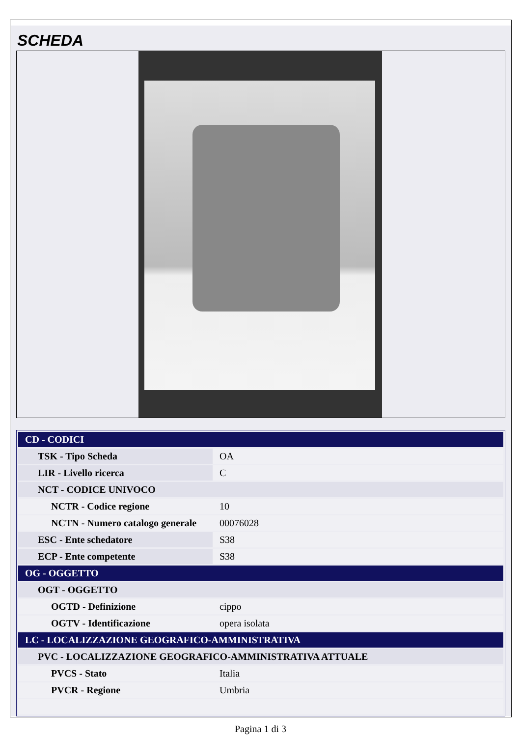SCHEDA
| CD - CODICI | |
| TSK - Tipo Scheda | OA |
| LIR - Livello ricerca | C |
| NCT - CODICE UNIVOCO | |
| NCTR - Codice regione | 10 |
| NCTN - Numero catalogo generale | 00076028 |
| ESC - Ente schedatore | S38 |
| ECP - Ente competente | S38 |
| OG - OGGETTO | |
| OGT - OGGETTO | |
| OGTD - Definizione | cippo |
| OGTV - Identificazione | opera isolata |
| LC - LOCALIZZAZIONE GEOGRAFICO-AMMINISTRATIVA | |
| PVC - LOCALIZZAZIONE GEOGRAFICO-AMMINISTRATIVA ATTUALE | |
| PVCS - Stato | Italia |
| PVCR - Regione | Umbria |
Pagina 1 di 3